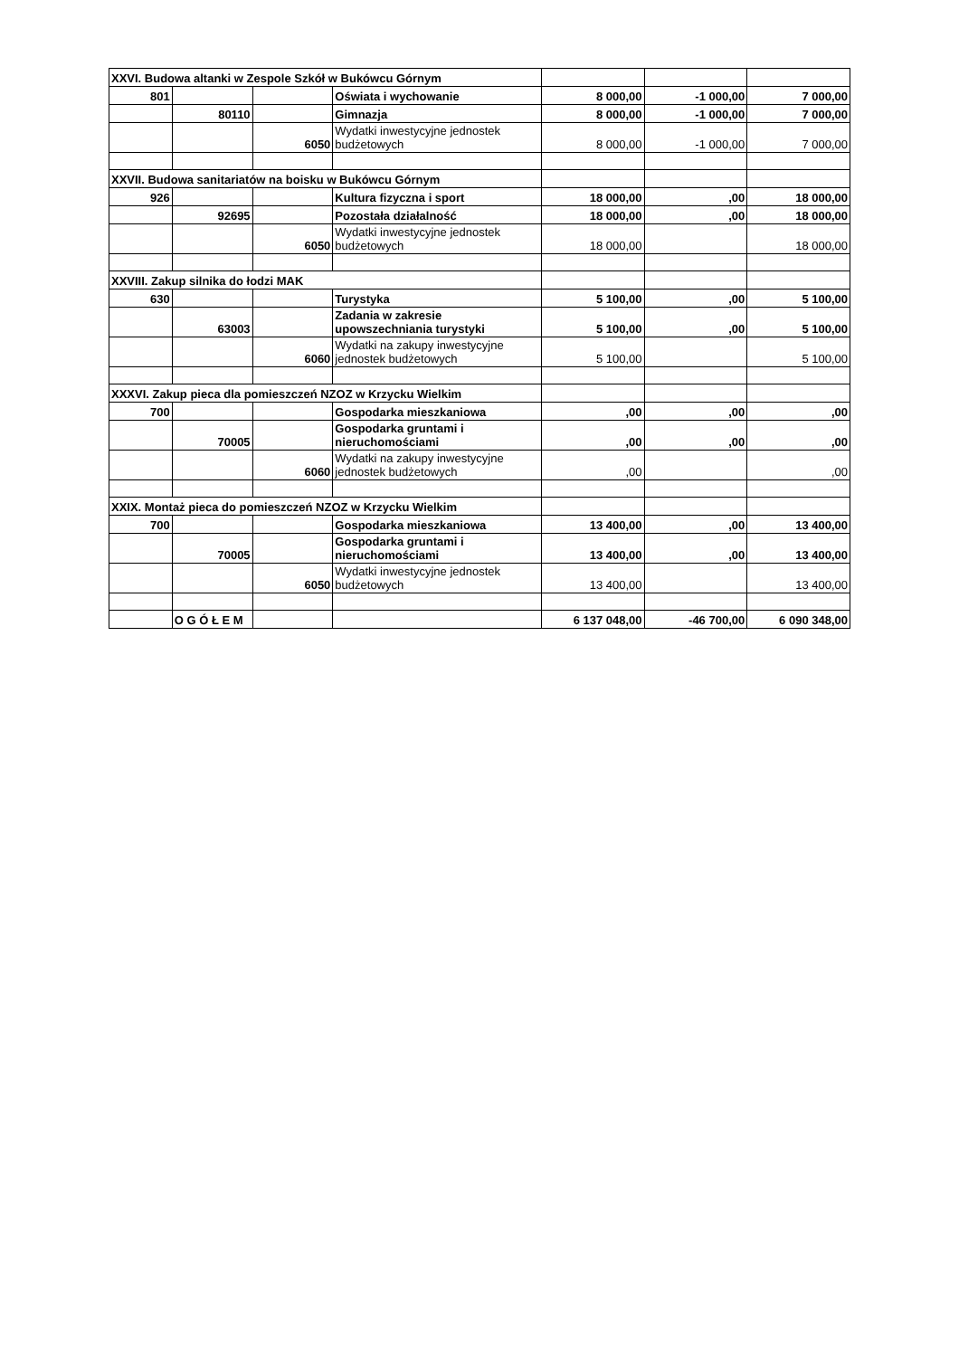| XXVI. Budowa altanki w Zespole Szkół w Bukówcu Górnym | | | | | | |
| 801 | | | Oświata i wychowanie | 8 000,00 | -1 000,00 | 7 000,00 |
| | 80110 | | Gimnazja | 8 000,00 | -1 000,00 | 7 000,00 |
| | | 6050 | Wydatki inwestycyjne jednostek budżetowych | 8 000,00 | -1 000,00 | 7 000,00 |
| XXVII. Budowa sanitariatów na boisku w Bukówcu Górnym | | | | | | |
| 926 | | | Kultura fizyczna i sport | 18 000,00 | ,00 | 18 000,00 |
| | 92695 | | Pozostała działalność | 18 000,00 | ,00 | 18 000,00 |
| | | 6050 | Wydatki inwestycyjne jednostek budżetowych | 18 000,00 | | 18 000,00 |
| XXVIII. Zakup silnika do łodzi MAK | | | | | | |
| 630 | | | Turystyka | 5 100,00 | ,00 | 5 100,00 |
| | 63003 | | Zadania w zakresie upowszechniania turystyki | 5 100,00 | ,00 | 5 100,00 |
| | | 6060 | Wydatki na zakupy inwestycyjne jednostek budżetowych | 5 100,00 | | 5 100,00 |
| XXXVI. Zakup pieca dla pomieszczeń NZOZ w Krzycku Wielkim | | | | | | |
| 700 | | | Gospodarka mieszkaniowa | ,00 | ,00 | ,00 |
| | 70005 | | Gospodarka gruntami i nieruchomościami | ,00 | ,00 | ,00 |
| | | 6060 | Wydatki na zakupy inwestycyjne jednostek budżetowych | ,00 | | ,00 |
| XXIX. Montaż pieca do pomieszczeń NZOZ w Krzycku Wielkim | | | | | | |
| 700 | | | Gospodarka mieszkaniowa | 13 400,00 | ,00 | 13 400,00 |
| | 70005 | | Gospodarka gruntami i nieruchomościami | 13 400,00 | ,00 | 13 400,00 |
| | | 6050 | Wydatki inwestycyjne jednostek budżetowych | 13 400,00 | | 13 400,00 |
| | O G Ó Ł E M | | | 6 137 048,00 | -46 700,00 | 6 090 348,00 |